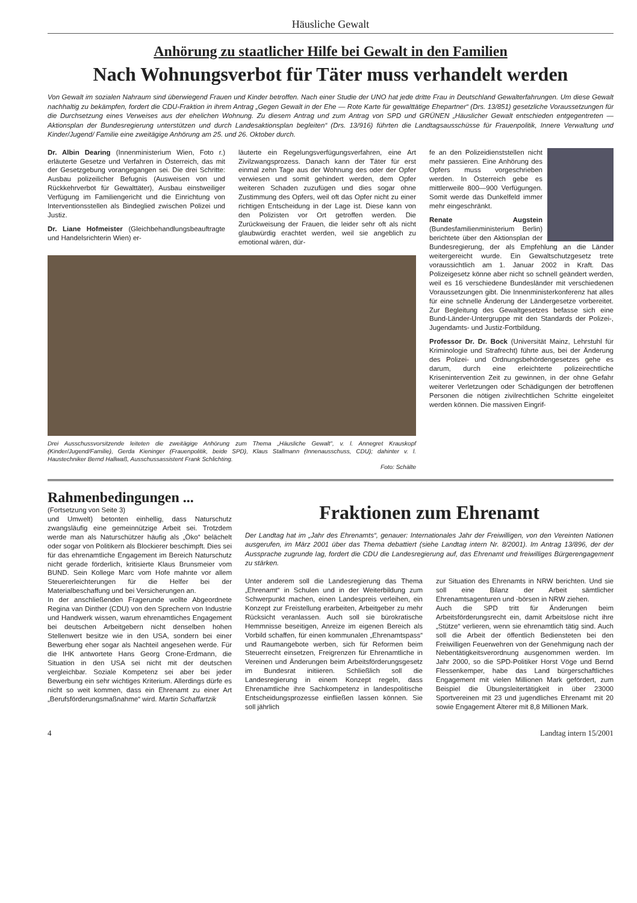Häusliche Gewalt
Anhörung zu staatlicher Hilfe bei Gewalt in den Familien
Nach Wohnungsverbot für Täter muss verhandelt werden
Von Gewalt im sozialen Nahraum sind überwiegend Frauen und Kinder betroffen. Nach einer Studie der UNO hat jede dritte Frau in Deutschland Gewalterfahrungen. Um diese Gewalt nachhaltig zu bekämpfen, fordert die CDU-Fraktion in ihrem Antrag „Gegen Gewalt in der Ehe — Rote Karte für gewalttätige Ehepartner“ (Drs. 13/851) gesetzliche Voraussetzungen für die Durchsetzung eines Verweises aus der ehelichen Wohnung. Zu diesem Antrag und zum Antrag von SPD und GRÜNEN „Häuslicher Gewalt entschieden entgegentreten — Aktionsplan der Bundesregierung unterstützen und durch Landesaktionsplan begleiten“ (Drs. 13/916) führten die Landtagsausschüsse für Frauenpolitik, Innere Verwaltung und Kinder/Jugend/ Familie eine zweitägige Anhörung am 25. und 26. Oktober durch.
Dr. Albin Dearing (Innenministerium Wien, Foto r.) erläuterte Gesetze und Verfahren in Österreich, das mit der Gesetzgebung vorangegangen sei. Die drei Schritte: Ausbau polizeilicher Befugnis (Ausweisen von und Rückkehrverbot für Gewalttäter), Ausbau einstweiliger Verfügung im Familiengericht und die Einrichtung von Interventionsstellen als Bindeglied zwischen Polizei und Justiz.
Dr. Liane Hofmeister (Gleichbehandlungsbeauftragte und Handelsrichterin Wien) er-
läuterte ein Regelungsverfügungsverfahren, eine Art Zivilzwangsprozess. Danach kann der Täter für erst einmal zehn Tage aus der Wohnung des oder der Opfer verwiesen und somit gehindert werden, dem Opfer weiteren Schaden zuzufügen und dies sogar ohne Zustimmung des Opfers, weil oft das Opfer nicht zu einer richtigen Entscheidung in der Lage ist. Diese kann von den Polizisten vor Ort getroffen werden. Die Zurückweisung der Frauen, die leider sehr oft als nicht glaubwürdig erachtet werden, weil sie angeblich zu emotional wären, dür-
Drei Ausschussvorsitzende leiteten die zweitägige Anhörung zum Thema „Häusliche Gewalt“, v. l. Annegret Krauskopf (Kinder/Jugend/Familie), Gerda Kieninger (Frauenpolitik, beide SPD), Klaus Stallmann (Innenausschuss, CDU); dahinter v. l. Haustechniker Bernd Hallwaß, Ausschussassistent Frank Schlichting.
Foto: Schälte
fe an den Polizeidienststellen nicht mehr passieren. Eine Anhörung des Opfers muss vorgeschrieben werden. In Österreich gebe es mittlerweile 800—900 Verfügungen. Somit werde das Dunkelfeld immer mehr eingeschränkt.
Renate Augstein (Bundesfamilienministerium Berlin) berichtete über den Aktionsplan der Bundesregierung, der als Empfehlung an die Länder weitergereicht wurde. Ein Gewaltschutzgesetz trete voraussichtlich am 1. Januar 2002 in Kraft. Das Polizeigesetz könne aber nicht so schnell geändert werden, weil es 16 verschiedene Bundesländer mit verschiedenen Voraussetzungen gibt. Die Innenministerkonferenz hat alles für eine schnelle Änderung der Ländergesetze vorbereitet. Zur Begleitung des Gewaltgesetzes befasse sich eine Bund-Länder-Untergruppe mit den Standards der Polizei-, Jugendamts- und Justiz-Fortbildung.
Professor Dr. Dr. Bock (Universität Mainz, Lehrstuhl für Kriminologie und Strafrecht) führte aus, bei der Änderung des Polizei- und Ordnungsbehördengesetzes gehe es darum, durch eine erleichterte polizeirechtliche Krisenintervention Zeit zu gewinnen, in der ohne Gefahr weiterer Verletzungen oder Schädigungen der betroffenen Personen die nötigen zivilrechtlichen Schritte eingeleitet werden können. Die massiven Eingrif-
Rahmenbedingungen ...
(Fortsetzung von Seite 3)
und Umwelt) betonten einhellig, dass Naturschutz zwangsläufig eine gemeinnützige Arbeit sei. Trotzdem werde man als Naturschützer häufig als „Öko“ belächelt oder sogar von Politikern als Blockierer beschimpft. Dies sei für das ehrenamtliche Engagement im Bereich Naturschutz nicht gerade förderlich, kritisierte Klaus Brunsmeier vom BUND. Sein Kollege Marc vom Hofe mahnte vor allem Steuererleichterungen für die Helfer bei der Materialbeschaffung und bei Versicherungen an.
In der anschließenden Fragerunde wollte Abgeordnete Regina van Dinther (CDU) von den Sprechern von Industrie und Handwerk wissen, warum ehrenamtliches Engagement bei deutschen Arbeitgebern nicht denselben hohen Stellenwert besitze wie in den USA, sondern bei einer Bewerbung eher sogar als Nachteil angesehen werde. Für die IHK antwortete Hans Georg Crone-Erdmann, die Situation in den USA sei nicht mit der deutschen vergleichbar. Soziale Kompetenz sei aber bei jeder Bewerbung ein sehr wichtiges Kriterium. Allerdings dürfe es nicht so weit kommen, dass ein Ehrenamt zu einer Art „Berufsförderungsmaßnahme“ wird. Martin Schaffartzik
Fraktionen zum Ehrenamt
Der Landtag hat im „Jahr des Ehrenamts“, genauer: Internationales Jahr der Freiwilligen, von den Vereinten Nationen ausgerufen, im März 2001 über das Thema debattiert (siehe Landtag intern Nr. 8/2001). Im Antrag 13/896, der der Aussprache zugrunde lag, fordert die CDU die Landesregierung auf, das Ehrenamt und freiwilliges Bürgerengagement zu stärken.
Unter anderem soll die Landesregierung das Thema „Ehrenamt“ in Schulen und in der Weiterbildung zum Schwerpunkt machen, einen Landespreis verleihen, ein Konzept zur Freistellung erarbeiten, Arbeitgeber zu mehr Rücksicht veranlassen. Auch soll sie bürokratische Hemmnisse beseitigen, Anreize im eigenen Bereich als Vorbild schaffen, für einen kommunalen „Ehrenamtspass“ und Raumangebote werben, sich für Reformen beim Steuerrecht einsetzen, Freigrenzen für Ehrenamtliche in Vereinen und Änderungen beim Arbeitsförderungsgesetz im Bundesrat initiieren. Schließlich soll die Landesregierung in einem Konzept regeln, dass Ehrenamtliche ihre Sachkompetenz in landespolitische Entscheidungsprozesse einfließen lassen können. Sie soll jährlich
zur Situation des Ehrenamts in NRW berichten. Und sie soll eine Bilanz der Arbeit sämtlicher Ehrenamtsagenturen und -börsen in NRW ziehen.
Auch die SPD tritt für Änderungen beim Arbeitsförderungsrecht ein, damit Arbeitslose nicht ihre „Stütze“ verlieren, wenn sie ehrenamtlich tätig sind. Auch soll die Arbeit der öffentlich Bediensteten bei den Freiwilligen Feuerwehren von der Genehmigung nach der Nebentätigkeitsverordnung ausgenommen werden. Im Jahr 2000, so die SPD-Politiker Horst Vöge und Bernd Flessenkemper, habe das Land bürgerschaftliches Engagement mit vielen Millionen Mark gefördert, zum Beispiel die Übungsleitertätigkeit in über 23000 Sportvereinen mit 23 und jugendliches Ehrenamt mit 20 sowie Engagement Älterer mit 8,8 Millionen Mark.
4 Landtag intern 15/2001